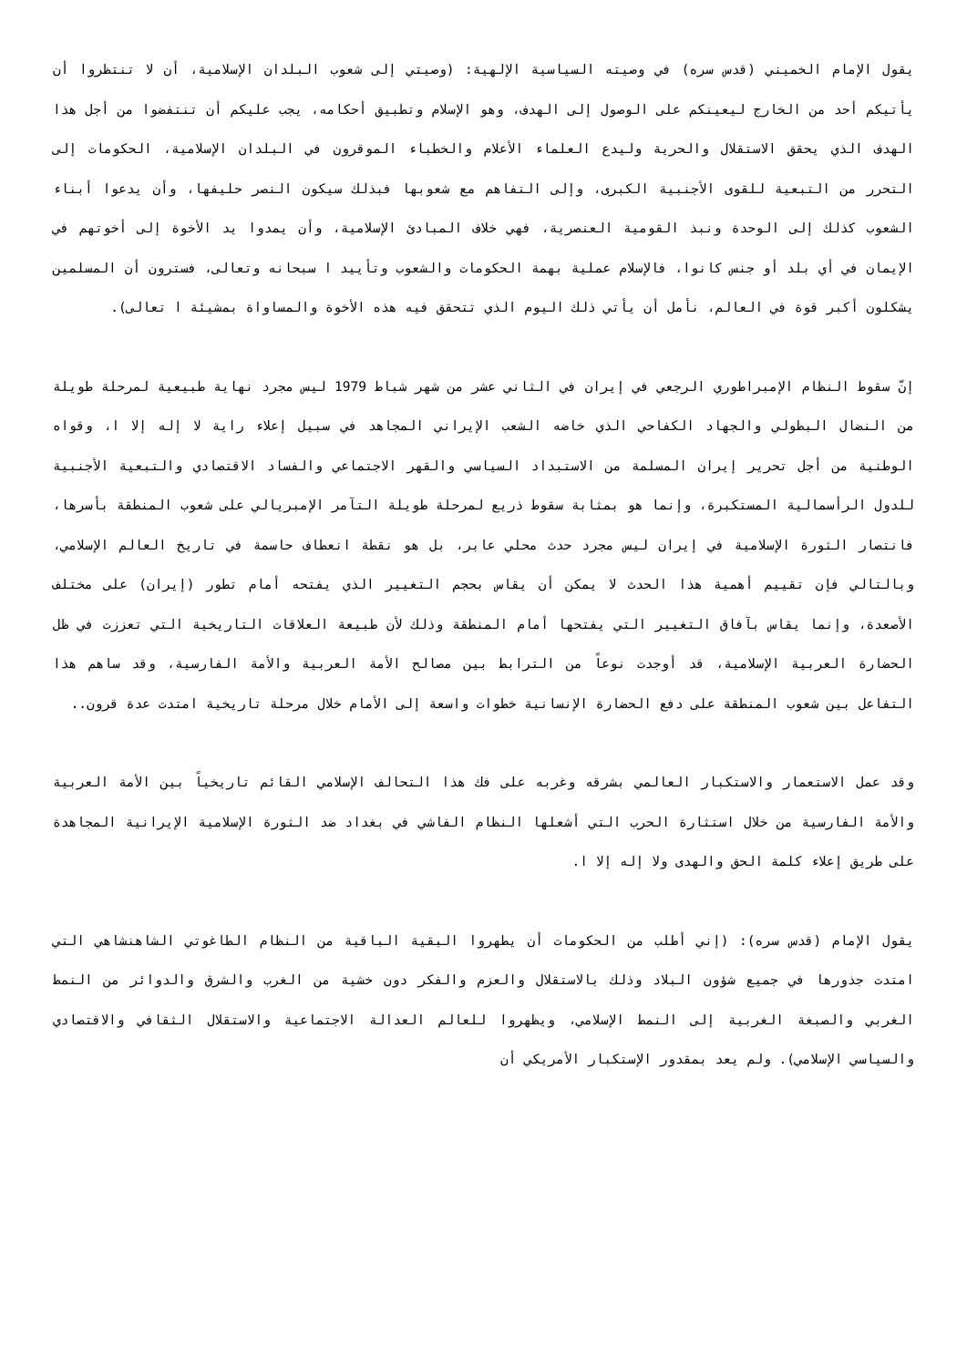يقول الإمام الخميني (قدس سره) في وصيته السياسية الإلهية: (وصيتي إلى شعوب البلدان الإسلامية، أن لا تنتظروا أن يأتيكم أحد من الخارج ليعينكم على الوصول إلى الهدف، وهو الإسلام وتطبيق أحكامه، يجب عليكم أن تنتفضوا من أجل هذا الهدف الذي يحقق الاستقلال والحرية وليدع العلماء الأعلام والخطباء الموقرون في البلدان الإسلامية، الحكومات إلى التحرر من التبعية للقوى الأجنبية الكبرى، وإلى التفاهم مع شعوبها فبذلك سيكون النصر حليفها، وأن يدعوا أبناء الشعوب كذلك إلى الوحدة ونبذ القومية العنصرية، فهي خلاف المبادئ الإسلامية، وأن يمدوا يد الأخوة إلى أخوتهم في الإيمان في أي بلد أو جنس كانوا، فالإسلام عملية بهمة الحكومات والشعوب وتأييد ا سبحانه وتعالى، فسترون أن المسلمين يشكلون أكبر قوة في العالم، نأمل أن يأتي ذلك اليوم الذي تتحقق فيه هذه الأخوة والمساواة بمشيئة ا تعالى).
إنّ سقوط النظام الإمبراطوري الرجعي في إيران في الثاني عشر من شهر شباط 1979 ليس مجرد نهاية طبيعية لمرحلة طويلة من النضال البطولي والجهاد الكفاحي الذي خاضه الشعب الإيراني المجاهد في سبيل إعلاء راية لا إله إلا ا، وقواه الوطنية من أجل تحرير إيران المسلمة من الاستبداد السياسي والقهر الاجتماعي والفساد الاقتصادي والتبعية الأجنبية للدول الرأسمالية المستكبرة، وإنما هو بمثابة سقوط ذريع لمرحلة طويلة التآمر الإمبريالي على شعوب المنطقة بأسرها، فانتصار الثورة الإسلامية في إيران ليس مجرد حدث محلي عابر، بل هو نقطة انعطاف حاسمة في تاريخ العالم الإسلامي، وبالتالي فإن تقييم أهمية هذا الحدث لا يمكن أن يقاس بحجم التغيير الذي يفتحه أمام تطور (إيران) على مختلف الأصعدة، وإنما يقاس بآفاق التغيير التي يفتحها أمام المنطقة وذلك لأن طبيعة العلاقات التاريخية التي تعززت في ظل الحضارة العربية الإسلامية، قد أوجدت نوعاً من الترابط بين مصالح الأمة العربية والأمة الفارسية، وقد ساهم هذا التفاعل بين شعوب المنطقة على دفع الحضارة الإنسانية خطوات واسعة إلى الأمام خلال مرحلة تاريخية امتدت عدة قرون..
وقد عمل الاستعمار والاستكبار العالمي بشرقه وغربه على فك هذا التحالف الإسلامي القائم تاريخياً بين الأمة العربية والأمة الفارسية من خلال استثارة الحرب التي أشعلها النظام الفاشي في بغداد ضد الثورة الإسلامية الإيرانية المجاهدة على طريق إعلاء كلمة الحق والهدى ولا إله إلا ا.
يقول الإمام (قدس سره): (إني أطلب من الحكومات أن يطهروا البقية الباقية من النظام الطاغوتي الشاهنشاهي التي امتدت جذورها في جميع شؤون البلاد وذلك بالاستقلال والعزم والفكر دون خشية من الغرب والشرق والدوائر من النمط الغربي والصبغة الغربية إلى النمط الإسلامي، ويظهروا للعالم العدالة الاجتماعية والاستقلال الثقافي والاقتصادي والسياسي الإسلامي). ولم يعد بمقدور الإستكبار الأمريكي أن